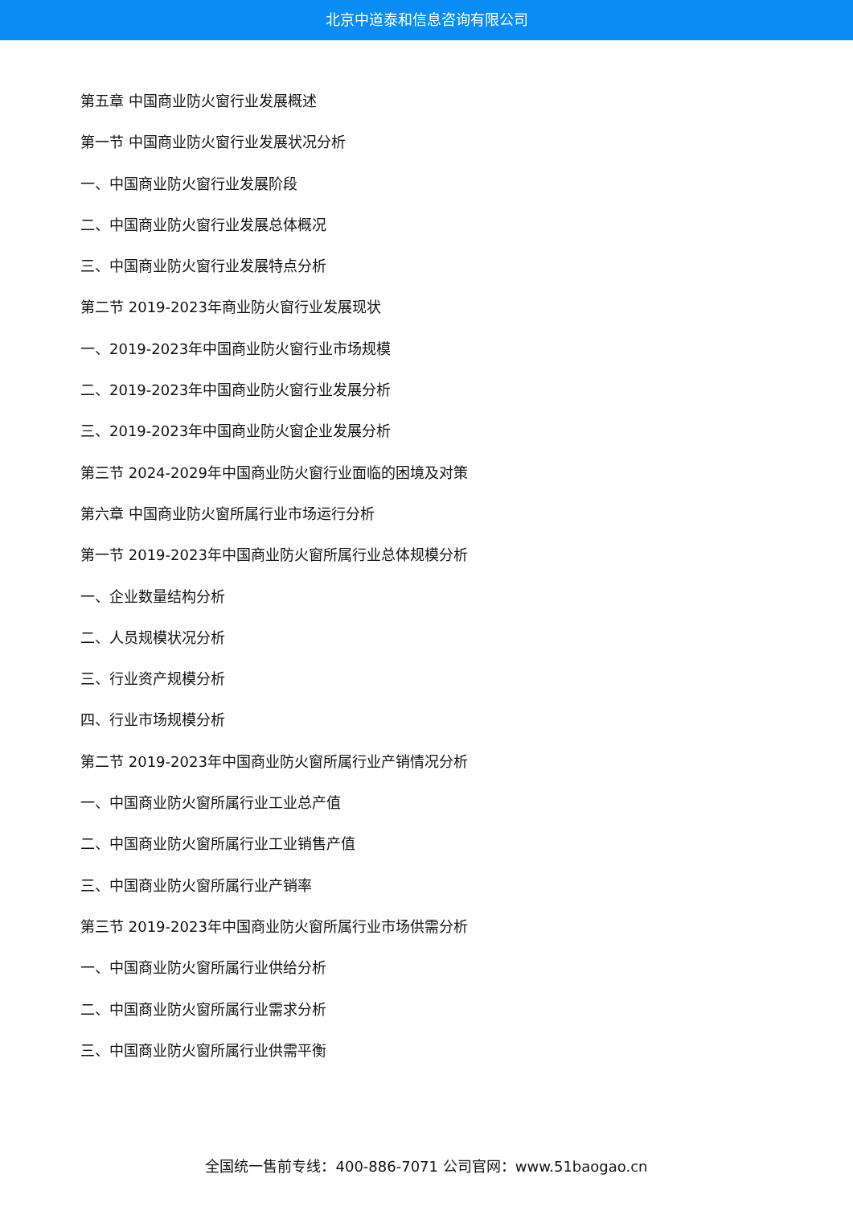北京中道泰和信息咨询有限公司
第五章 中国商业防火窗行业发展概述
第一节 中国商业防火窗行业发展状况分析
一、中国商业防火窗行业发展阶段
二、中国商业防火窗行业发展总体概况
三、中国商业防火窗行业发展特点分析
第二节 2019-2023年商业防火窗行业发展现状
一、2019-2023年中国商业防火窗行业市场规模
二、2019-2023年中国商业防火窗行业发展分析
三、2019-2023年中国商业防火窗企业发展分析
第三节 2024-2029年中国商业防火窗行业面临的困境及对策
第六章 中国商业防火窗所属行业市场运行分析
第一节 2019-2023年中国商业防火窗所属行业总体规模分析
一、企业数量结构分析
二、人员规模状况分析
三、行业资产规模分析
四、行业市场规模分析
第二节 2019-2023年中国商业防火窗所属行业产销情况分析
一、中国商业防火窗所属行业工业总产值
二、中国商业防火窗所属行业工业销售产值
三、中国商业防火窗所属行业产销率
第三节 2019-2023年中国商业防火窗所属行业市场供需分析
一、中国商业防火窗所属行业供给分析
二、中国商业防火窗所属行业需求分析
三、中国商业防火窗所属行业供需平衡
全国统一售前专线：400-886-7071 公司官网：www.51baogao.cn